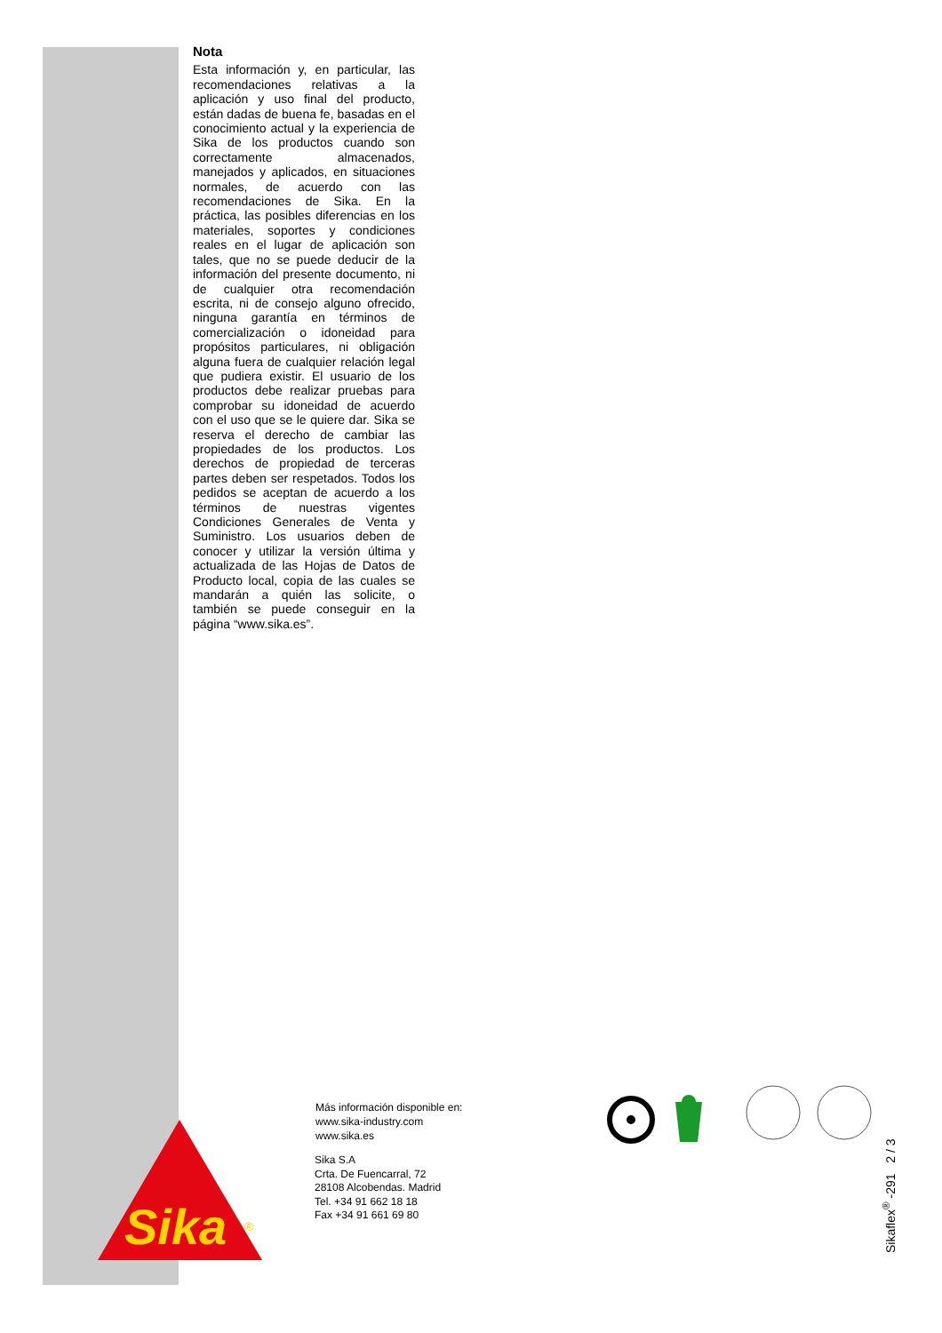Nota
Esta información y, en particular, las recomendaciones relativas a la aplicación y uso final del producto, están dadas de buena fe, basadas en el conocimiento actual y la experiencia de Sika de los productos cuando son correctamente almacenados, manejados y aplicados, en situaciones normales, de acuerdo con las recomendaciones de Sika. En la práctica, las posibles diferencias en los materiales, soportes y condiciones reales en el lugar de aplicación son tales, que no se puede deducir de la información del presente documento, ni de cualquier otra recomendación escrita, ni de consejo alguno ofrecido, ninguna garantía en términos de comercialización o idoneidad para propósitos particulares, ni obligación alguna fuera de cualquier relación legal que pudiera existir. El usuario de los productos debe realizar pruebas para comprobar su idoneidad de acuerdo con el uso que se le quiere dar. Sika se reserva el derecho de cambiar las propiedades de los productos. Los derechos de propiedad de terceras partes deben ser respetados. Todos los pedidos se aceptan de acuerdo a los términos de nuestras vigentes Condiciones Generales de Venta y Suministro. Los usuarios deben de conocer y utilizar la versión última y actualizada de las Hojas de Datos de Producto local, copia de las cuales se mandarán a quién las solicite, o también se puede conseguir en la página “www.sika.es”.
Sika
®
Más información disponible en:
www.sika-industry.com
www.sika.es
Sika S.A
Crta. De Fuencarral, 72
28108 Alcobendas. Madrid
Tel. +34 91 662 18 18
Fax +34 91 661 69 80
Sikaflex<sup>®</sup> -291 2 / 3